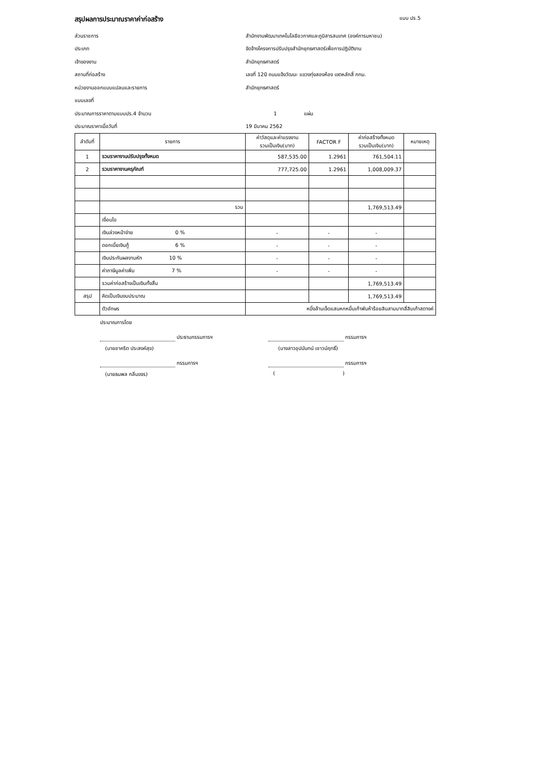สรุปผลการประมาณราคาค่าก่อสร้าง แบบ ปร.5
ส่วนราชการ สำนักงานพัฒนาเทคโนโลยีอวกาศและภูมิสารสนเทศ (องค์การมหาชน)
ประเภท จัดจ้างโครงการปรับปรุงสำนักยุทธศาสตร์เพื่อการปฏิบัติงาน
เจ้าของงาน สำนักยุทธศาสตร์
สถานที่ก่อสร้าง เลขที่ 120 ถนนแจ้งวัฒนะ แขวงทุ่งสองห้อง เขตหลักสี่ กทม.
หน่วยงานออกแบบแปลนและรายการ สำนักยุทธศาสตร์
แบบเลขที่
ประมาณการราคาตามแบบปร.4 จำนวน 1 แผ่น
ประมาณราคาเมื่อวันที่ 19 มีนาคม 2562
| ลำดับที่ | รายการ | ค่าวัสดุและค่าแรงงาน รวมเป็นเงิน(บาท) | FACTOR F | ค่าก่อสร้างทั้งหมด รวมเป็นเงิน(บาท) | หมายเหตุ |
| --- | --- | --- | --- | --- | --- |
| 1 | รวมราคางานปรับปรุงทั้งหมด | 587,535.00 | 1.2961 | 761,504.11 | |
| 2 | รวมราคางานครุภัณฑ์ | 777,725.00 | 1.2961 | 1,008,009.37 | |
| | รวม | | | 1,769,513.49 | |
| | เงื่อนไข | | | | |
| | เงินล่วงหน้าจ่าย 0 % | - | - | - | |
| | ดอกเบี้ยเงินกู้ 6 % | - | - | - | |
| | เงินประกันผลงานหัก 10 % | - | - | - | |
| | ค่าภาษีมูลค่าเพิ่ม 7 % | - | - | - | |
| | รวมค่าก่อสร้างเป็นเงินทั้งสิ้น | | | 1,769,513.49 | |
| สรุป | คิดเป็นเงินงบประมาณ | | | 1,769,513.49 | |
| | ตัวอักษร | หนึ่งล้านเจ็ดแสนหกหมื่นเก้าพันห้าร้อยสิบสามบาทสี่สิบเก้าสตางค์ | | | |
ประมาณการโดย
ประธานกรรมการฯ กรรมการฯ
(นายชาคริต ประสงค์สุข) (นางสาวอุปนันทน์ เชาวน์ฤทธิ์)
กรรมการฯ กรรมการฯ
(นายธนพล กลิ่นขจร) ( )